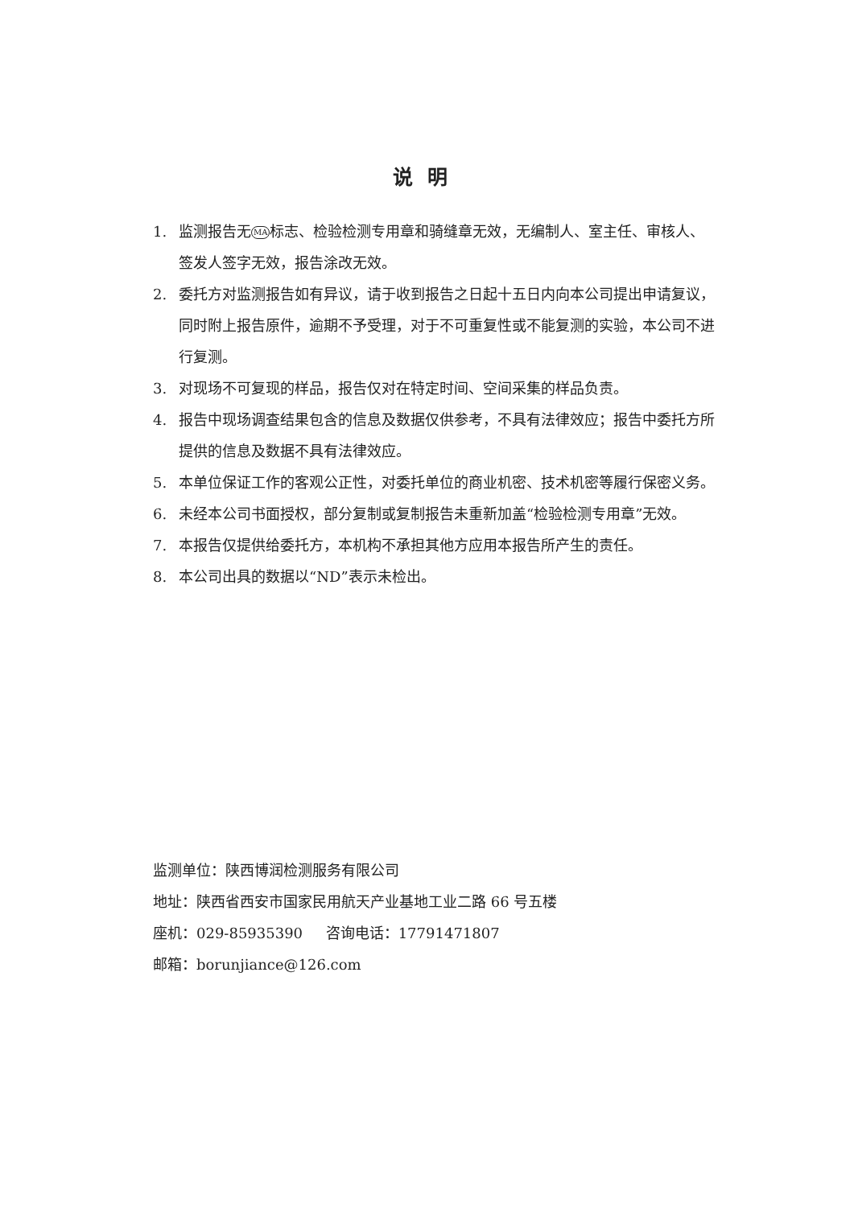说明
1. 监测报告无MA标志、检验检测专用章和骑缝章无效，无编制人、室主任、审核人、签发人签字无效，报告涂改无效。
2. 委托方对监测报告如有异议，请于收到报告之日起十五日内向本公司提出申请复议，同时附上报告原件，逾期不予受理，对于不可重复性或不能复测的实验，本公司不进行复测。
3. 对现场不可复现的样品，报告仅对在特定时间、空间采集的样品负责。
4. 报告中现场调查结果包含的信息及数据仅供参考，不具有法律效应；报告中委托方所提供的信息及数据不具有法律效应。
5. 本单位保证工作的客观公正性，对委托单位的商业机密、技术机密等履行保密义务。
6. 未经本公司书面授权，部分复制或复制报告未重新加盖“检验检测专用章”无效。
7. 本报告仅提供给委托方，本机构不承担其他方应用本报告所产生的责任。
8. 本公司出具的数据以“ND”表示未检出。
监测单位：陕西博润检测服务有限公司
地址：陕西省西安市国家民用航天产业基地工业二路 66 号五楼
座机：029-85935390 咨询电话：17791471807
邮箱：borunjiance@126.com